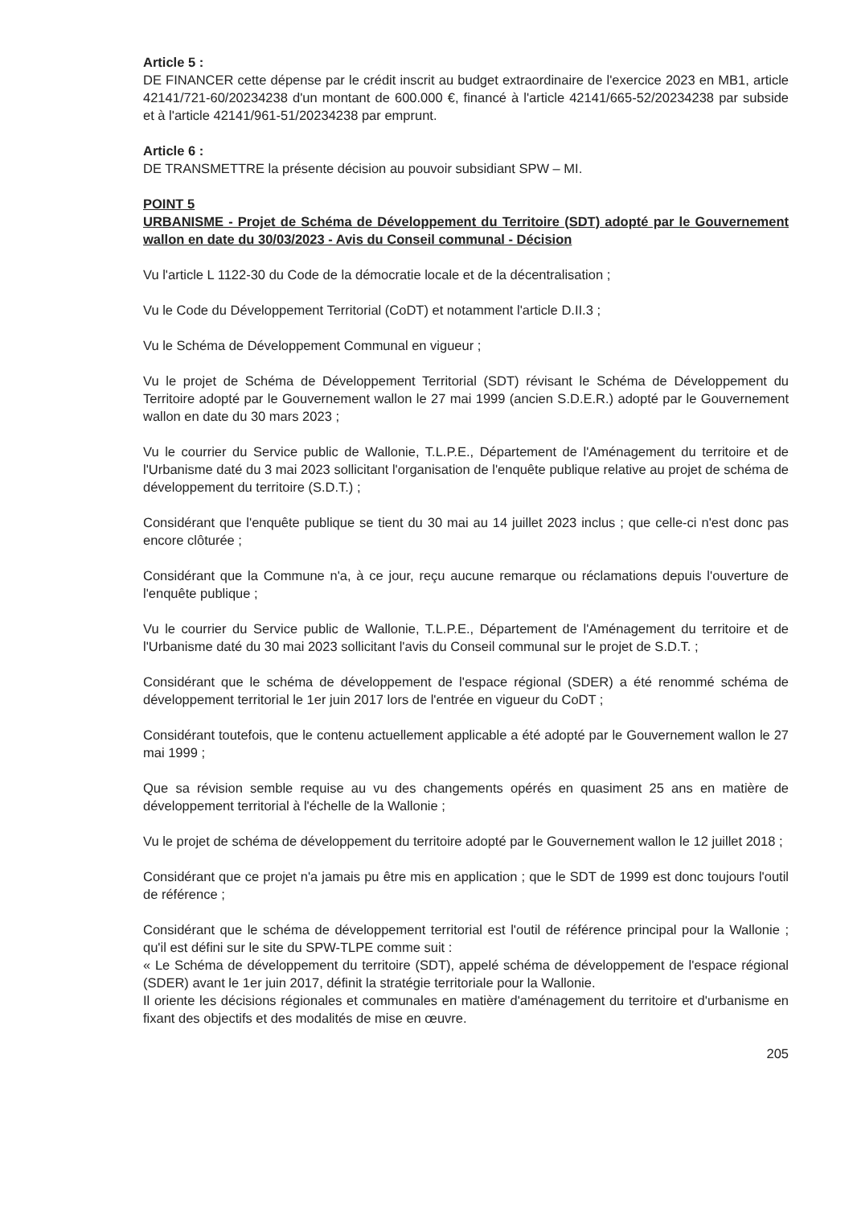Article 5 :
DE FINANCER cette dépense par le crédit inscrit au budget extraordinaire de l'exercice 2023 en MB1, article 42141/721-60/20234238 d'un montant de 600.000 €, financé à l'article 42141/665-52/20234238 par subside et à l'article 42141/961-51/20234238 par emprunt.
Article 6 :
DE TRANSMETTRE la présente décision au pouvoir subsidiant SPW – MI.
POINT 5
URBANISME - Projet de Schéma de Développement du Territoire (SDT) adopté par le Gouvernement wallon en date du 30/03/2023 - Avis du Conseil communal - Décision
Vu l'article L 1122-30 du Code de la démocratie locale et de la décentralisation ;
Vu le Code du Développement Territorial (CoDT) et notamment l'article D.II.3 ;
Vu le Schéma de Développement Communal en vigueur ;
Vu le projet de Schéma de Développement Territorial (SDT) révisant le Schéma de Développement du Territoire adopté par le Gouvernement wallon le 27 mai 1999 (ancien S.D.E.R.) adopté par le Gouvernement wallon en date du 30 mars 2023 ;
Vu le courrier du Service public de Wallonie, T.L.P.E., Département de l'Aménagement du territoire et de l'Urbanisme daté du 3 mai 2023 sollicitant l'organisation de l'enquête publique relative au projet de schéma de développement du territoire (S.D.T.) ;
Considérant que l'enquête publique se tient du 30 mai au 14 juillet 2023 inclus ; que celle-ci n'est donc pas encore clôturée ;
Considérant que la Commune n'a, à ce jour, reçu aucune remarque ou réclamations depuis l'ouverture de l'enquête publique ;
Vu le courrier du Service public de Wallonie, T.L.P.E., Département de l'Aménagement du territoire et de l'Urbanisme daté du 30 mai 2023 sollicitant l'avis du Conseil communal sur le projet de S.D.T. ;
Considérant que le schéma de développement de l'espace régional (SDER) a été renommé schéma de développement territorial le 1er juin 2017 lors de l'entrée en vigueur du CoDT ;
Considérant toutefois, que le contenu actuellement applicable a été adopté par le Gouvernement wallon le 27 mai 1999 ;
Que sa révision semble requise au vu des changements opérés en quasiment 25 ans en matière de développement territorial à l'échelle de la Wallonie ;
Vu le projet de schéma de développement du territoire adopté par le Gouvernement wallon le 12 juillet 2018 ;
Considérant que ce projet n'a jamais pu être mis en application ; que le SDT de 1999 est donc toujours l'outil de référence ;
Considérant que le schéma de développement territorial est l'outil de référence principal pour la Wallonie ; qu'il est défini sur le site du SPW-TLPE comme suit :
« Le Schéma de développement du territoire (SDT), appelé schéma de développement de l'espace régional (SDER) avant le 1er juin 2017, définit la stratégie territoriale pour la Wallonie.
Il oriente les décisions régionales et communales en matière d'aménagement du territoire et d'urbanisme en fixant des objectifs et des modalités de mise en œuvre.
205